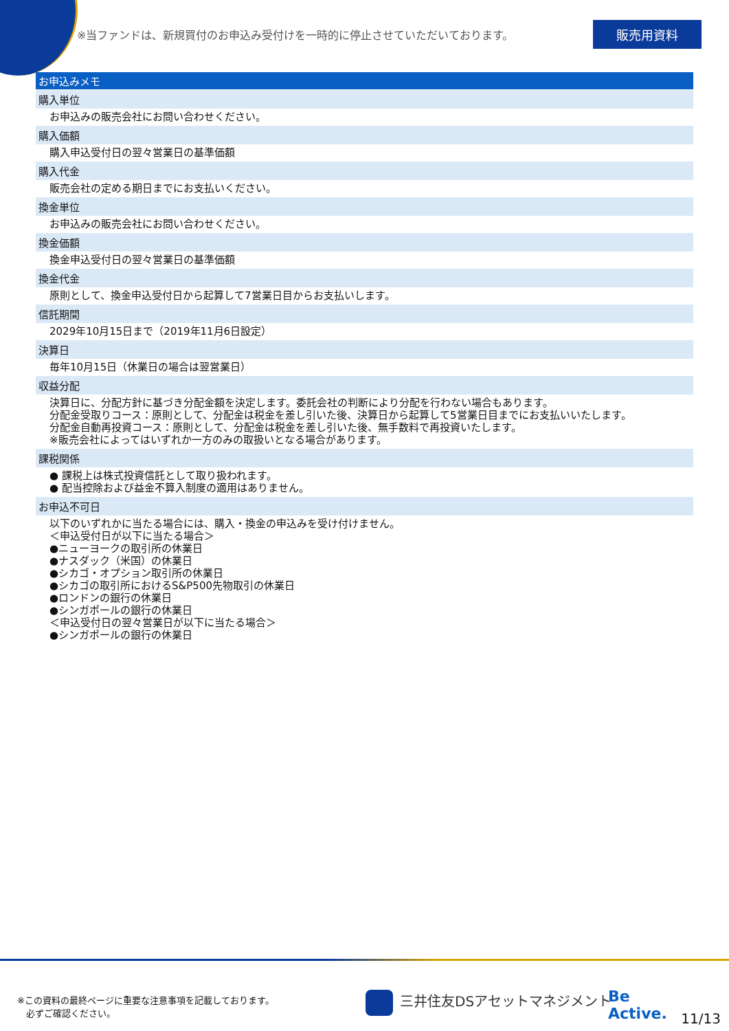※当ファンドは、新規買付のお申込み受付けを一時的に停止させていただいております。
販売用資料
お申込みメモ
購入単位
お申込みの販売会社にお問い合わせください。
購入価額
購入申込受付日の翌々営業日の基準価額
購入代金
販売会社の定める期日までにお支払いください。
換金単位
お申込みの販売会社にお問い合わせください。
換金価額
換金申込受付日の翌々営業日の基準価額
換金代金
原則として、換金申込受付日から起算して7営業日目からお支払いします。
信託期間
2029年10月15日まで（2019年11月6日設定）
決算日
毎年10月15日（休業日の場合は翌営業日）
収益分配
決算日に、分配方針に基づき分配金額を決定します。委託会社の判断により分配を行わない場合もあります。
分配金受取りコース：原則として、分配金は税金を差し引いた後、決算日から起算して5営業日目までにお支払いいたします。
分配金自動再投資コース：原則として、分配金は税金を差し引いた後、無手数料で再投資いたします。
※販売会社によってはいずれか一方のみの取扱いとなる場合があります。
課税関係
● 課税上は株式投資信託として取り扱われます。
● 配当控除および益金不算入制度の適用はありません。
お申込不可日
以下のいずれかに当たる場合には、購入・換金の申込みを受け付けません。
＜申込受付日が以下に当たる場合＞
●ニューヨークの取引所の休業日
●ナスダック（米国）の休業日
●シカゴ・オプション取引所の休業日
●シカゴの取引所におけるS&P500先物取引の休業日
●ロンドンの銀行の休業日
●シンガポールの銀行の休業日
＜申込受付日の翌々営業日が以下に当たる場合＞
●シンガポールの銀行の休業日
※この資料の最終ページに重要な注意事項を記載しております。
　必ずご確認ください。
三井住友DSアセットマネジメント
Be
Active.
11/13